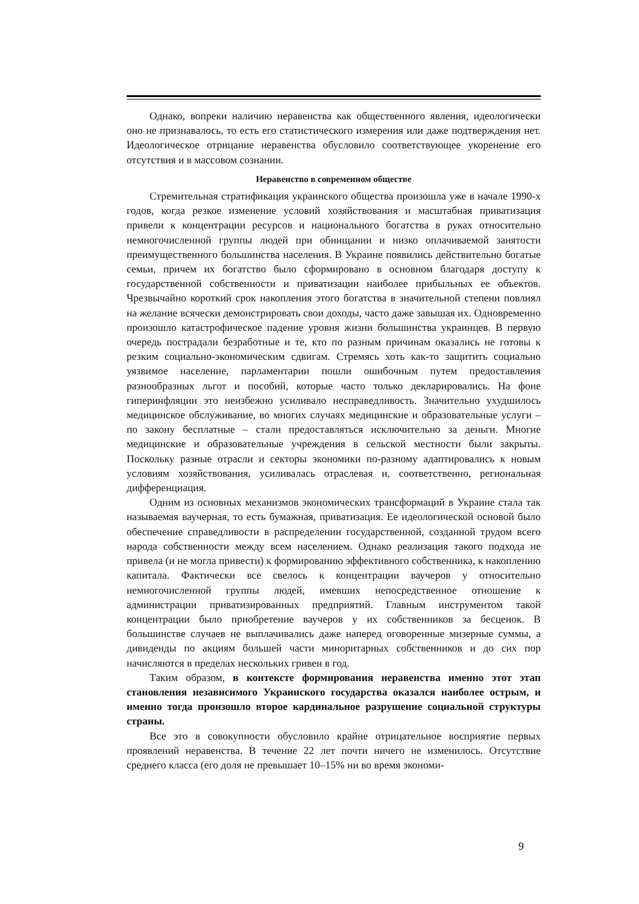Однако, вопреки наличию неравенства как общественного явления, идеологически оно не признавалось, то есть его статистического измерения или даже подтверждения нет. Идеологическое отрицание неравенства обусловило соответствующее укоренение его отсутствия и в массовом сознании.
Неравенство в современном обществе
Стремительная стратификация украинского общества произошла уже в начале 1990-х годов, когда резкое изменение условий хозяйствования и масштабная приватизация привели к концентрации ресурсов и национального богатства в руках относительно немногочисленной группы людей при обнищании и низко оплачиваемой занятости преимущественного большинства населения. В Украине появились действительно богатые семьи, причем их богатство было сформировано в основном благодаря доступу к государственной собственности и приватизации наиболее прибыльных ее объектов. Чрезвычайно короткий срок накопления этого богатства в значительной степени повлиял на желание всячески демонстрировать свои доходы, часто даже завышая их. Одновременно произошло катастрофическое падение уровня жизни большинства украинцев. В первую очередь пострадали безработные и те, кто по разным причинам оказались не готовы к резким социально-экономическим сдвигам. Стремясь хоть как-то защитить социально уязвимое население, парламентарии пошли ошибочным путем предоставления разнообразных льгот и пособий, которые часто только декларировались. На фоне гиперинфляции это неизбежно усиливало несправедливость. Значительно ухудшилось медицинское обслуживание, во многих случаях медицинские и образовательные услуги – по закону бесплатные – стали предоставляться исключительно за деньги. Многие медицинские и образовательные учреждения в сельской местности были закрыты. Поскольку разные отрасли и секторы экономики по-разному адаптировались к новым условиям хозяйствования, усиливалась отраслевая и, соответственно, региональная дифференциация.
Одним из основных механизмов экономических трансформаций в Украине стала так называемая ваучерная, то есть бумажная, приватизация. Ее идеологической основой было обеспечение справедливости в распределении государственной, созданной трудом всего народа собственности между всем населением. Однако реализация такого подхода не привела (и не могла привести) к формированию эффективного собственника, к накоплению капитала. Фактически все свелось к концентрации ваучеров у относительно немногочисленной группы людей, имевших непосредственное отношение к администрации приватизированных предприятий. Главным инструментом такой концентрации было приобретение ваучеров у их собственников за бесценок. В большинстве случаев не выплачивались даже наперед оговоренные мизерные суммы, а дивиденды по акциям большей части миноритарных собственников и до сих пор начисляются в пределах нескольких гривен в год.
Таким образом, в контексте формирования неравенства именно этот этап становления независимого Украинского государства оказался наиболее острым, и именно тогда произошло второе кардинальное разрушение социальной структуры страны.
Все это в совокупности обусловило крайне отрицательное восприятие первых проявлений неравенства. В течение 22 лет почти ничего не изменилось. Отсутствие среднего класса (его доля не превышает 10–15% ни во время экономи-
9